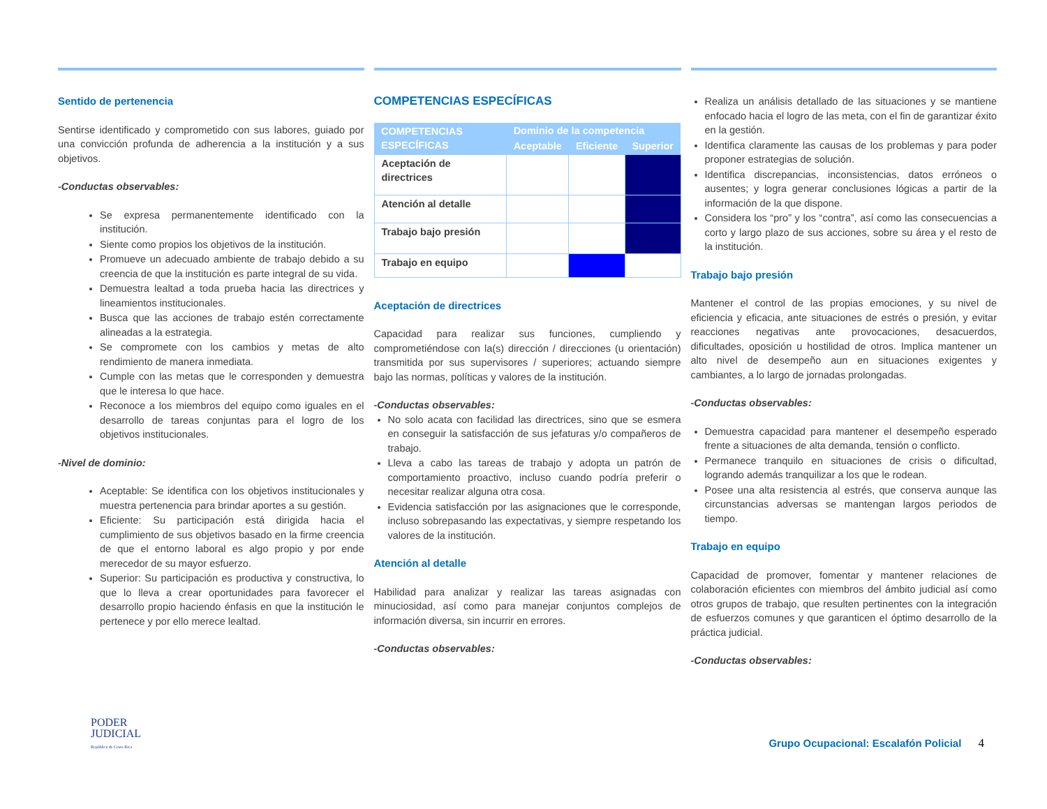Sentido de pertenencia
Sentirse identificado y comprometido con sus labores, guiado por una convicción profunda de adherencia a la institución y a sus objetivos.
-Conductas observables:
Se expresa permanentemente identificado con la institución.
Siente como propios los objetivos de la institución.
Promueve un adecuado ambiente de trabajo debido a su creencia de que la institución es parte integral de su vida.
Demuestra lealtad a toda prueba hacia las directrices y lineamientos institucionales.
Busca que las acciones de trabajo estén correctamente alineadas a la estrategia.
Se compromete con los cambios y metas de alto rendimiento de manera inmediata.
Cumple con las metas que le corresponden y demuestra que le interesa lo que hace.
Reconoce a los miembros del equipo como iguales en el desarrollo de tareas conjuntas para el logro de los objetivos institucionales.
-Nivel de dominio:
Aceptable: Se identifica con los objetivos institucionales y muestra pertenencia para brindar aportes a su gestión.
Eficiente: Su participación está dirigida hacia el cumplimiento de sus objetivos basado en la firme creencia de que el entorno laboral es algo propio y por ende merecedor de su mayor esfuerzo.
Superior: Su participación es productiva y constructiva, lo que lo lleva a crear oportunidades para favorecer el desarrollo propio haciendo énfasis en que la institución le pertenece y por ello merece lealtad.
COMPETENCIAS ESPECÍFICAS
| COMPETENCIAS ESPECÍFICAS | Dominio de la competencia | | |
| --- | --- | --- | --- |
| | Aceptable | Eficiente | Superior |
| Aceptación de directrices | | | |
| Atención al detalle | | | |
| Trabajo bajo presión | | | |
| Trabajo en equipo | | | |
Aceptación de directrices
Capacidad para realizar sus funciones, cumpliendo y comprometiéndose con la(s) dirección / direcciones (u orientación) transmitida por sus supervisores / superiores; actuando siempre bajo las normas, políticas y valores de la institución.
-Conductas observables:
No solo acata con facilidad las directrices, sino que se esmera en conseguir la satisfacción de sus jefaturas y/o compañeros de trabajo.
Lleva a cabo las tareas de trabajo y adopta un patrón de comportamiento proactivo, incluso cuando podría preferir o necesitar realizar alguna otra cosa.
Evidencia satisfacción por las asignaciones que le corresponde, incluso sobrepasando las expectativas, y siempre respetando los valores de la institución.
Atención al detalle
Habilidad para analizar y realizar las tareas asignadas con minuciosidad, así como para manejar conjuntos complejos de información diversa, sin incurrir en errores.
-Conductas observables:
Realiza un análisis detallado de las situaciones y se mantiene enfocado hacia el logro de las meta, con el fin de garantizar éxito en la gestión.
Identifica claramente las causas de los problemas y para poder proponer estrategias de solución.
Identifica discrepancias, inconsistencias, datos erróneos o ausentes; y logra generar conclusiones lógicas a partir de la información de la que dispone.
Considera los “pro” y los “contra”, así como las consecuencias a corto y largo plazo de sus acciones, sobre su área y el resto de la institución.
Trabajo bajo presión
Mantener el control de las propias emociones, y su nivel de eficiencia y eficacia, ante situaciones de estrés o presión, y evitar reacciones negativas ante provocaciones, desacuerdos, dificultades, oposición u hostilidad de otros. Implica mantener un alto nivel de desempeño aun en situaciones exigentes y cambiantes, a lo largo de jornadas prolongadas.
-Conductas observables:
Demuestra capacidad para mantener el desempeño esperado frente a situaciones de alta demanda, tensión o conflicto.
Permanece tranquilo en situaciones de crisis o dificultad, logrando además tranquilizar a los que le rodean.
Posee una alta resistencia al estrés, que conserva aunque las circunstancias adversas se mantengan largos periodos de tiempo.
Trabajo en equipo
Capacidad de promover, fomentar y mantener relaciones de colaboración eficientes con miembros del ámbito judicial así como otros grupos de trabajo, que resulten pertinentes con la integración de esfuerzos comunes y que garanticen el óptimo desarrollo de la práctica judicial.
-Conductas observables:
PODER
JUDICIAL
República de Costa Rica
Grupo Ocupacional: Escalafón Policial 4